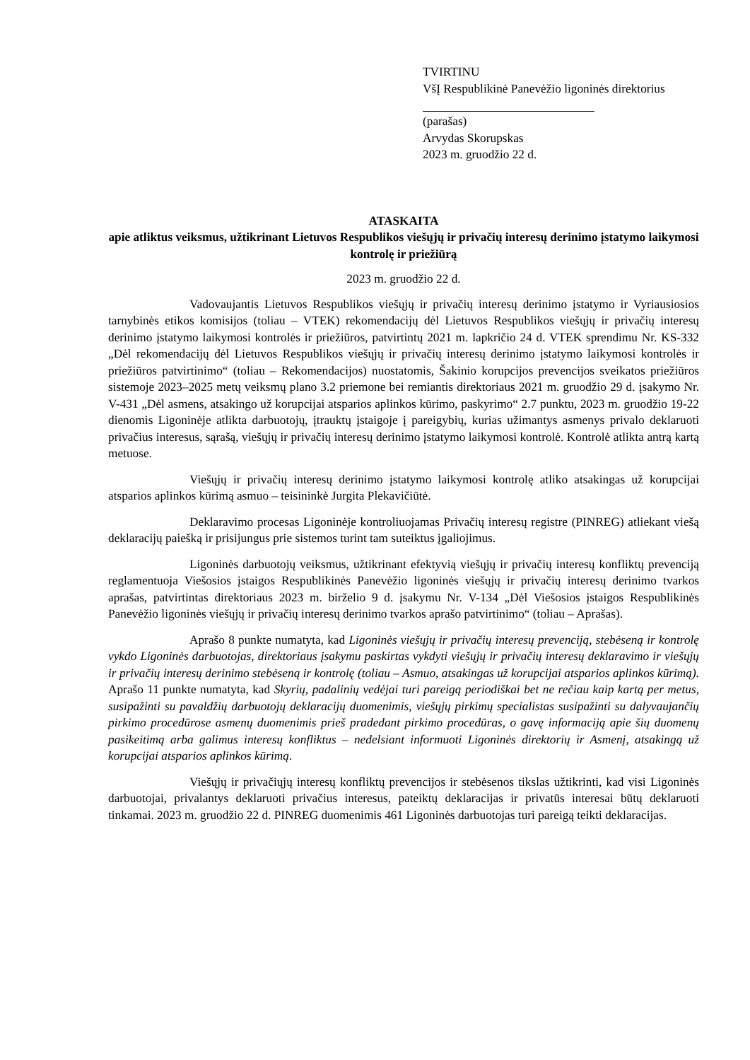TVIRTINU
VšĮ Respublikinė Panevėžio ligoninės direktorius
(parašas)
Arvydas Skorupskas
2023 m. gruodžio 22 d.
ATASKAITA
apie atliktus veiksmus, užtikrinant Lietuvos Respublikos viešųjų ir privačių interesų derinimo įstatymo laikymosi kontrolę ir priežiūrą
2023 m. gruodžio 22 d.
Vadovaujantis Lietuvos Respublikos viešųjų ir privačių interesų derinimo įstatymo ir Vyriausiosios tarnybinės etikos komisijos (toliau – VTEK) rekomendacijų dėl Lietuvos Respublikos viešųjų ir privačių interesų derinimo įstatymo laikymosi kontrolės ir priežiūros, patvirtintų 2021 m. lapkričio 24 d. VTEK sprendimu Nr. KS-332 „Dėl rekomendacijų dėl Lietuvos Respublikos viešųjų ir privačių interesų derinimo įstatymo laikymosi kontrolės ir priežiūros patvirtinimo“ (toliau – Rekomendacijos) nuostatomis, Šakinio korupcijos prevencijos sveikatos priežiūros sistemoje 2023–2025 metų veiksmų plano 3.2 priemone bei remiantis direktoriaus 2021 m. gruodžio 29 d. įsakymo Nr. V-431 „Dėl asmens, atsakingo už korupcijai atsparios aplinkos kūrimo, paskyrimo“ 2.7 punktu, 2023 m. gruodžio 19-22 dienomis Ligoninėje atlikta darbuotojų, įtrauktų įstaigoje į pareigybių, kurias užimantys asmenys privalo deklaruoti privačius interesus, sąrašą, viešųjų ir privačių interesų derinimo įstatymo laikymosi kontrolė. Kontrolė atlikta antrą kartą metuose.
Viešųjų ir privačių interesų derinimo įstatymo laikymosi kontrolę atliko atsakingas už korupcijai atsparios aplinkos kūrimą asmuo – teisininkė Jurgita Plekavičiūtė.
Deklaravimo procesas Ligoninėje kontroliuojamas Privačių interesų registre (PINREG) atliekant viešą deklaracijų paiešką ir prisijungus prie sistemos turint tam suteiktus įgaliojimus.
Ligoninės darbuotojų veiksmus, užtikrinant efektyvią viešųjų ir privačių interesų konfliktų prevenciją reglamentuoja Viešosios įstaigos Respublikinės Panevėžio ligoninės viešųjų ir privačių interesų derinimo tvarkos aprašas, patvirtintas direktoriaus 2023 m. birželio 9 d. įsakymu Nr. V-134 „Dėl Viešosios įstaigos Respublikinės Panevėžio ligoninės viešųjų ir privačių interesų derinimo tvarkos aprašo patvirtinimo“ (toliau – Aprašas).
Aprašo 8 punkte numatyta, kad Ligoninės viešųjų ir privačių interesų prevenciją, stebėseną ir kontrolę vykdo Ligoninės darbuotojas, direktoriaus įsakymu paskirtas vykdyti viešųjų ir privačių interesų deklaravimo ir viešųjų ir privačių interesų derinimo stebėseną ir kontrolę (toliau – Asmuo, atsakingas už korupcijai atsparios aplinkos kūrimą). Aprašo 11 punkte numatyta, kad Skyrių, padalinių vedėjai turi pareigą periodiškai bet ne rečiau kaip kartą per metus, susipažinti su pavaldžių darbuotojų deklaracijų duomenimis, viešųjų pirkimų specialistas susipažinti su dalyvaujančių pirkimo procedūrose asmenų duomenimis prieš pradedant pirkimo procedūras, o gavę informaciją apie šių duomenų pasikeitimą arba galimus interesų konfliktus – nedelsiant informuoti Ligoninės direktorių ir Asmenį, atsakingą už korupcijai atsparios aplinkos kūrimą.
Viešųjų ir privačiųjų interesų konfliktų prevencijos ir stebėsenos tikslas užtikrinti, kad visi Ligoninės darbuotojai, privalantys deklaruoti privačius interesus, pateiktų deklaracijas ir privatūs interesai būtų deklaruoti tinkamai. 2023 m. gruodžio 22 d. PINREG duomenimis 461 Ligoninės darbuotojas turi pareigą teikti deklaracijas.